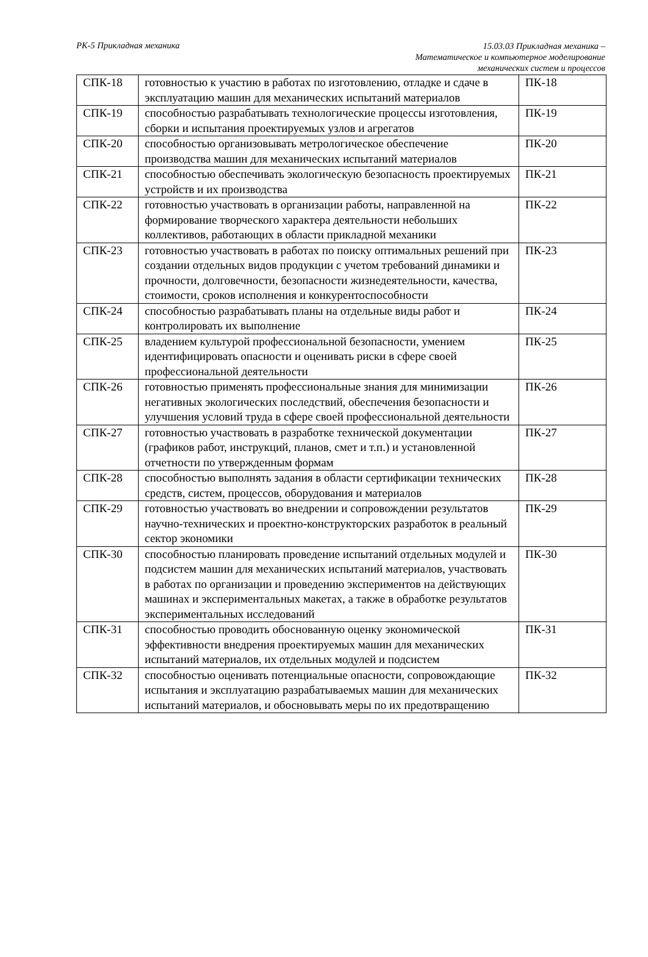РК-5 Прикладная механика
15.03.03 Прикладная механика –
Математическое и компьютерное моделирование
механических систем и процессов
| СПК-18 | готовностью к участию в работах по изготовлению, отладке и сдаче в эксплуатацию машин для механических испытаний материалов | ПК-18 |
| СПК-19 | способностью разрабатывать технологические процессы изготовления, сборки и испытания проектируемых узлов и агрегатов | ПК-19 |
| СПК-20 | способностью организовывать метрологическое обеспечение производства машин для механических испытаний материалов | ПК-20 |
| СПК-21 | способностью обеспечивать экологическую безопасность проектируемых устройств и их производства | ПК-21 |
| СПК-22 | готовностью участвовать в организации работы, направленной на формирование творческого характера деятельности небольших коллективов, работающих в области прикладной механики | ПК-22 |
| СПК-23 | готовностью участвовать в работах по поиску оптимальных решений при создании отдельных видов продукции с учетом требований динамики и прочности, долговечности, безопасности жизнедеятельности, качества, стоимости, сроков исполнения и конкурентоспособности | ПК-23 |
| СПК-24 | способностью разрабатывать планы на отдельные виды работ и контролировать их выполнение | ПК-24 |
| СПК-25 | владением культурой профессиональной безопасности, умением идентифицировать опасности и оценивать риски в сфере своей профессиональной деятельности | ПК-25 |
| СПК-26 | готовностью применять профессиональные знания для минимизации негативных экологических последствий, обеспечения безопасности и улучшения условий труда в сфере своей профессиональной деятельности | ПК-26 |
| СПК-27 | готовностью участвовать в разработке технической документации (графиков работ, инструкций, планов, смет и т.п.) и установленной отчетности по утвержденным формам | ПК-27 |
| СПК-28 | способностью выполнять задания в области сертификации технических средств, систем, процессов, оборудования и материалов | ПК-28 |
| СПК-29 | готовностью участвовать во внедрении и сопровождении результатов научно-технических и проектно-конструкторских разработок в реальный сектор экономики | ПК-29 |
| СПК-30 | способностью планировать проведение испытаний отдельных модулей и подсистем машин для механических испытаний материалов, участвовать в работах по организации и проведению экспериментов на действующих машинах и экспериментальных макетах, а также в обработке результатов экспериментальных исследований | ПК-30 |
| СПК-31 | способностью проводить обоснованную оценку экономической эффективности внедрения проектируемых машин для механических испытаний материалов, их отдельных модулей и подсистем | ПК-31 |
| СПК-32 | способностью оценивать потенциальные опасности, сопровождающие испытания и эксплуатацию разрабатываемых машин для механических испытаний материалов, и обосновывать меры по их предотвращению | ПК-32 |